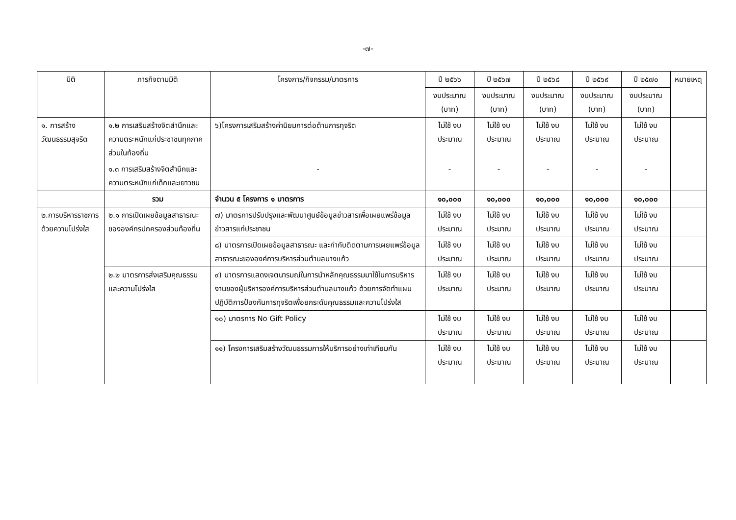-๗-
| มิติ | ภารกิจตามมิติ | โครงการ/กิจกรรม/มาตรการ | ปี ๒๕๖๖ | ปี ๒๕๖๗ | ปี ๒๕๖๘ | ปี ๒๕๖๙ | ปี ๒๕๗๐ | หมายเหตุ |
| --- | --- | --- | --- | --- | --- | --- | --- | --- |
| | | | งบประมาณ (บาท) | งบประมาณ (บาท) | งบประมาณ (บาท) | งบประมาณ (บาท) | งบประมาณ (บาท) | |
| ๑. การสร้างวัฒนธรรมสุจริต | ๑.๒ การเสริมสร้างจิตสำนึกและความตระหนักแก่ประชาชนทุกภาคส่วนในท้องถิ่น | ๖)โครงการเสริมสร้างค่านิยมการต่อต้านการทุจริต | ไม่ใช้ งบประมาณ | ไม่ใช้ งบประมาณ | ไม่ใช้ งบประมาณ | ไม่ใช้ งบประมาณ | ไม่ใช้ งบประมาณ | |
| | ๑.๓ การเสริมสร้างจิตสำนึกและความตระหนักแก่เด็กและเยาวชน | - | - | - | - | - | - | |
| | รวม | จำนวน ๕ โครงการ ๑ มาตรการ | ๑๐,๐๐๐ | ๑๐,๐๐๐ | ๑๐,๐๐๐ | ๑๐,๐๐๐ | ๑๐,๐๐๐ | |
| ๒.การบริหารราชการด้วยความโปร่งใส | ๒.๑ การเปิดเผยข้อมูลสาธารณะขององค์กรปกครองส่วนท้องถิ่น | ๗) มาตรการปรับปรุงและพัฒนาศูนย์ข้อมูลข่าวสารเพื่อเผยแพร่ข้อมูลข่าวสารแก่ประชาชน | ไม่ใช้ งบประมาณ | ไม่ใช้ งบประมาณ | ไม่ใช้ งบประมาณ | ไม่ใช้ งบประมาณ | ไม่ใช้ งบประมาณ | |
| | | ๘) มาตรการเปิดเผยข้อมูลสาธารณะ และกำกับติดตามการเผยแพร่ข้อมูลสาธารณะขององค์การบริหารส่วนตำบลบางแก้ว | ไม่ใช้ งบประมาณ | ไม่ใช้ งบประมาณ | ไม่ใช้ งบประมาณ | ไม่ใช้ งบประมาณ | ไม่ใช้ งบประมาณ | |
| | ๒.๒ มาตรการส่งเสริมคุณธรรมและความโปร่งใส | ๙) มาตรการแสดงเจตนารมณ์ในการนำหลักคุณธรรมมาใช้ในการบริหารงานของผู้บริหารองค์การบริหารส่วนตำบลบางแก้ว ด้วยการจัดทำแผนปฏิบัติการป้องกันการทุจริตเพื่อยกระดับคุณธรรมและความโปร่งใส | ไม่ใช้ งบประมาณ | ไม่ใช้ งบประมาณ | ไม่ใช้ งบประมาณ | ไม่ใช้ งบประมาณ | ไม่ใช้ งบประมาณ | |
| | | ๑๐) มาตรการ No Gift Policy | ไม่ใช้ งบประมาณ | ไม่ใช้ งบประมาณ | ไม่ใช้ งบประมาณ | ไม่ใช้ งบประมาณ | ไม่ใช้ งบประมาณ | |
| | | ๑๑) โครงการเสริมสร้างวัฒนธรรมการให้บริการอย่างเท่าเทียมกัน | ไม่ใช้ งบประมาณ | ไม่ใช้ งบประมาณ | ไม่ใช้ งบประมาณ | ไม่ใช้ งบประมาณ | ไม่ใช้ งบประมาณ | |